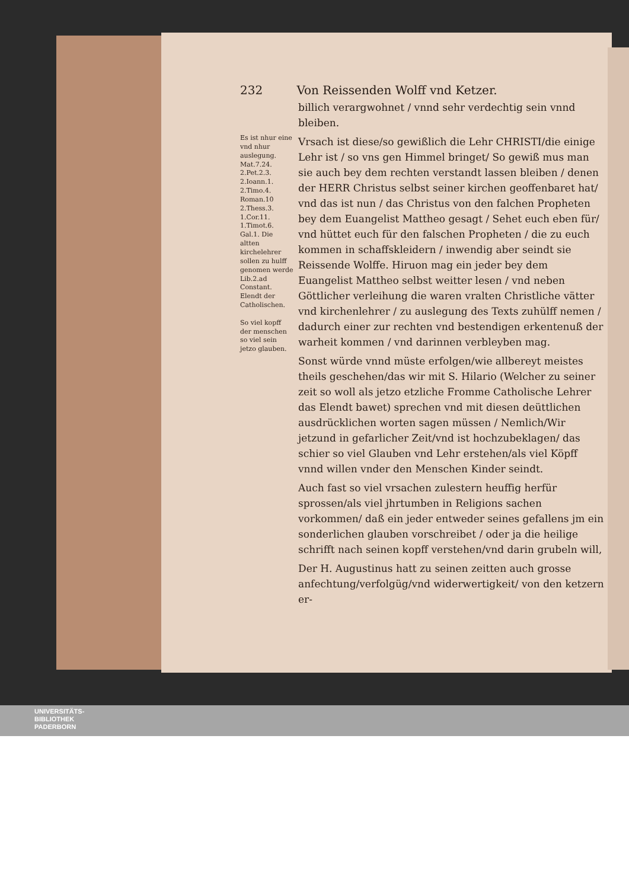232 Von Reissenden Wolff vnd Ketzer.
billich verargwohnet / vnnd sehr verdechtig sein vnnd bleiben.
Es ist nhur eine vnd nhur auslegung. Mat.7.24. 2.Pet.2.3. 2.Ioann.1. 2.Timo.4. Roman.10 2.Thess.3. 1.Cor.11. 1.Timot.6. Gal.1. Die altten kirchelehrer sollen zu hulff genomen werde Lib.2.ad Constant. Elendt der Catholischen.
So viel kopff der menschen so viel sein jetzo glauben.
Vrsach ist diese/so gewißlich die Lehr CHRISTI/die einige Lehr ist / so vns gen Himmel bringet/ So gewiß mus man sie auch bey dem rechten verstandt lassen bleiben / denen der HERR Christus selbst seiner kirchen geoffenbaret hat/ vnd das ist nun / das Christus von den falchen Propheten bey dem Euangelist Mattheo gesagt / Sehet euch eben für/ vnd hüttet euch für den falschen Propheten / die zu euch kommen in schaffskleidern / inwendig aber seindt sie Reissende Wolffe. Hiruon mag ein jeder bey dem Euangelist Mattheo selbst weitter lesen / vnd neben Göttlicher verleihung die waren vralten Christliche vätter vnd kirchenlehrer / zu auslegung des Texts zuhülff nemen / dadurch einer zur rechten vnd bestendigen erkentenuß der warheit kommen / vnd darinnen verbleyben mag.
Sonst würde vnnd müste erfolgen/wie allbereyt meistes theils geschehen/das wir mit S. Hilario (Welcher zu seiner zeit so woll als jetzo etzliche Fromme Catholische Lehrer das Elendt bawet) sprechen vnd mit diesen deüttlichen ausdrücklichen worten sagen müssen / Nemlich/Wir jetzund in gefarlicher Zeit/vnd ist hochzubeklagen/ das schier so viel Glauben vnd Lehr erstehen/als viel Köpff vnnd willen vnder den Menschen Kinder seindt.
Auch fast so viel vrsachen zulestern heuffig herfür sprossen/als viel jhrtumben in Religions sachen vorkommen/ daß ein jeder entweder seines gefallens jm ein sonderlichen glauben vorschreibet / oder ja die heilige schrifft nach seinen kopff verstehen/vnd darin grubeln will,
Der H. Augustinus hatt zu seinen zeitten auch grosse anfechtung/verfolgüg/vnd widerwertigkeit/ von den ketzern er-
UNIVERSITÄTS-
BIBLIOTHEK
PADERBORN